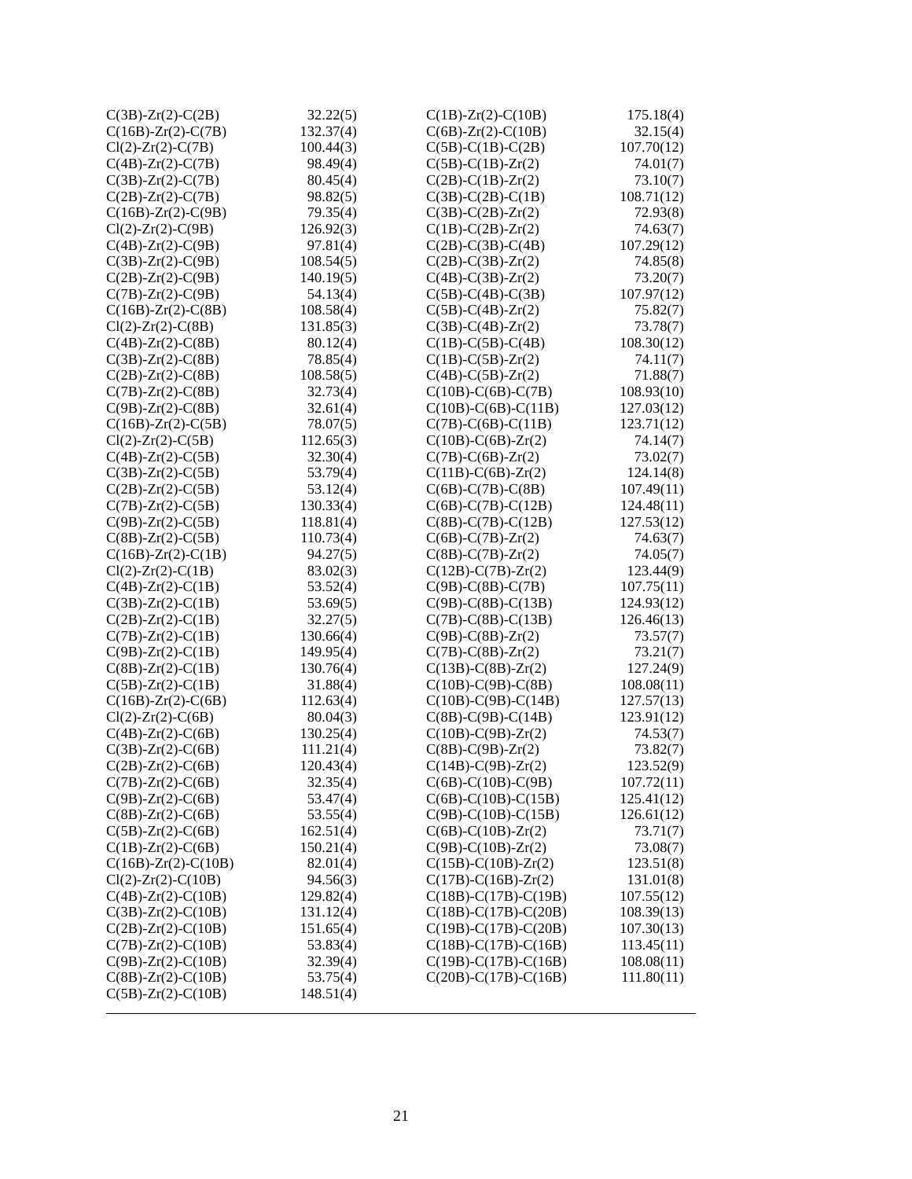| C(3B)-Zr(2)-C(2B) | 32.22(5) | | C(1B)-Zr(2)-C(10B) | 175.18(4) |
| C(16B)-Zr(2)-C(7B) | 132.37(4) | | C(6B)-Zr(2)-C(10B) | 32.15(4) |
| Cl(2)-Zr(2)-C(7B) | 100.44(3) | | C(5B)-C(1B)-C(2B) | 107.70(12) |
| C(4B)-Zr(2)-C(7B) | 98.49(4) | | C(5B)-C(1B)-Zr(2) | 74.01(7) |
| C(3B)-Zr(2)-C(7B) | 80.45(4) | | C(2B)-C(1B)-Zr(2) | 73.10(7) |
| C(2B)-Zr(2)-C(7B) | 98.82(5) | | C(3B)-C(2B)-C(1B) | 108.71(12) |
| C(16B)-Zr(2)-C(9B) | 79.35(4) | | C(3B)-C(2B)-Zr(2) | 72.93(8) |
| Cl(2)-Zr(2)-C(9B) | 126.92(3) | | C(1B)-C(2B)-Zr(2) | 74.63(7) |
| C(4B)-Zr(2)-C(9B) | 97.81(4) | | C(2B)-C(3B)-C(4B) | 107.29(12) |
| C(3B)-Zr(2)-C(9B) | 108.54(5) | | C(2B)-C(3B)-Zr(2) | 74.85(8) |
| C(2B)-Zr(2)-C(9B) | 140.19(5) | | C(4B)-C(3B)-Zr(2) | 73.20(7) |
| C(7B)-Zr(2)-C(9B) | 54.13(4) | | C(5B)-C(4B)-C(3B) | 107.97(12) |
| C(16B)-Zr(2)-C(8B) | 108.58(4) | | C(5B)-C(4B)-Zr(2) | 75.82(7) |
| Cl(2)-Zr(2)-C(8B) | 131.85(3) | | C(3B)-C(4B)-Zr(2) | 73.78(7) |
| C(4B)-Zr(2)-C(8B) | 80.12(4) | | C(1B)-C(5B)-C(4B) | 108.30(12) |
| C(3B)-Zr(2)-C(8B) | 78.85(4) | | C(1B)-C(5B)-Zr(2) | 74.11(7) |
| C(2B)-Zr(2)-C(8B) | 108.58(5) | | C(4B)-C(5B)-Zr(2) | 71.88(7) |
| C(7B)-Zr(2)-C(8B) | 32.73(4) | | C(10B)-C(6B)-C(7B) | 108.93(10) |
| C(9B)-Zr(2)-C(8B) | 32.61(4) | | C(10B)-C(6B)-C(11B) | 127.03(12) |
| C(16B)-Zr(2)-C(5B) | 78.07(5) | | C(7B)-C(6B)-C(11B) | 123.71(12) |
| Cl(2)-Zr(2)-C(5B) | 112.65(3) | | C(10B)-C(6B)-Zr(2) | 74.14(7) |
| C(4B)-Zr(2)-C(5B) | 32.30(4) | | C(7B)-C(6B)-Zr(2) | 73.02(7) |
| C(3B)-Zr(2)-C(5B) | 53.79(4) | | C(11B)-C(6B)-Zr(2) | 124.14(8) |
| C(2B)-Zr(2)-C(5B) | 53.12(4) | | C(6B)-C(7B)-C(8B) | 107.49(11) |
| C(7B)-Zr(2)-C(5B) | 130.33(4) | | C(6B)-C(7B)-C(12B) | 124.48(11) |
| C(9B)-Zr(2)-C(5B) | 118.81(4) | | C(8B)-C(7B)-C(12B) | 127.53(12) |
| C(8B)-Zr(2)-C(5B) | 110.73(4) | | C(6B)-C(7B)-Zr(2) | 74.63(7) |
| C(16B)-Zr(2)-C(1B) | 94.27(5) | | C(8B)-C(7B)-Zr(2) | 74.05(7) |
| Cl(2)-Zr(2)-C(1B) | 83.02(3) | | C(12B)-C(7B)-Zr(2) | 123.44(9) |
| C(4B)-Zr(2)-C(1B) | 53.52(4) | | C(9B)-C(8B)-C(7B) | 107.75(11) |
| C(3B)-Zr(2)-C(1B) | 53.69(5) | | C(9B)-C(8B)-C(13B) | 124.93(12) |
| C(2B)-Zr(2)-C(1B) | 32.27(5) | | C(7B)-C(8B)-C(13B) | 126.46(13) |
| C(7B)-Zr(2)-C(1B) | 130.66(4) | | C(9B)-C(8B)-Zr(2) | 73.57(7) |
| C(9B)-Zr(2)-C(1B) | 149.95(4) | | C(7B)-C(8B)-Zr(2) | 73.21(7) |
| C(8B)-Zr(2)-C(1B) | 130.76(4) | | C(13B)-C(8B)-Zr(2) | 127.24(9) |
| C(5B)-Zr(2)-C(1B) | 31.88(4) | | C(10B)-C(9B)-C(8B) | 108.08(11) |
| C(16B)-Zr(2)-C(6B) | 112.63(4) | | C(10B)-C(9B)-C(14B) | 127.57(13) |
| Cl(2)-Zr(2)-C(6B) | 80.04(3) | | C(8B)-C(9B)-C(14B) | 123.91(12) |
| C(4B)-Zr(2)-C(6B) | 130.25(4) | | C(10B)-C(9B)-Zr(2) | 74.53(7) |
| C(3B)-Zr(2)-C(6B) | 111.21(4) | | C(8B)-C(9B)-Zr(2) | 73.82(7) |
| C(2B)-Zr(2)-C(6B) | 120.43(4) | | C(14B)-C(9B)-Zr(2) | 123.52(9) |
| C(7B)-Zr(2)-C(6B) | 32.35(4) | | C(6B)-C(10B)-C(9B) | 107.72(11) |
| C(9B)-Zr(2)-C(6B) | 53.47(4) | | C(6B)-C(10B)-C(15B) | 125.41(12) |
| C(8B)-Zr(2)-C(6B) | 53.55(4) | | C(9B)-C(10B)-C(15B) | 126.61(12) |
| C(5B)-Zr(2)-C(6B) | 162.51(4) | | C(6B)-C(10B)-Zr(2) | 73.71(7) |
| C(1B)-Zr(2)-C(6B) | 150.21(4) | | C(9B)-C(10B)-Zr(2) | 73.08(7) |
| C(16B)-Zr(2)-C(10B) | 82.01(4) | | C(15B)-C(10B)-Zr(2) | 123.51(8) |
| Cl(2)-Zr(2)-C(10B) | 94.56(3) | | C(17B)-C(16B)-Zr(2) | 131.01(8) |
| C(4B)-Zr(2)-C(10B) | 129.82(4) | | C(18B)-C(17B)-C(19B) | 107.55(12) |
| C(3B)-Zr(2)-C(10B) | 131.12(4) | | C(18B)-C(17B)-C(20B) | 108.39(13) |
| C(2B)-Zr(2)-C(10B) | 151.65(4) | | C(19B)-C(17B)-C(20B) | 107.30(13) |
| C(7B)-Zr(2)-C(10B) | 53.83(4) | | C(18B)-C(17B)-C(16B) | 113.45(11) |
| C(9B)-Zr(2)-C(10B) | 32.39(4) | | C(19B)-C(17B)-C(16B) | 108.08(11) |
| C(8B)-Zr(2)-C(10B) | 53.75(4) | | C(20B)-C(17B)-C(16B) | 111.80(11) |
| C(5B)-Zr(2)-C(10B) | 148.51(4) | | | |
21